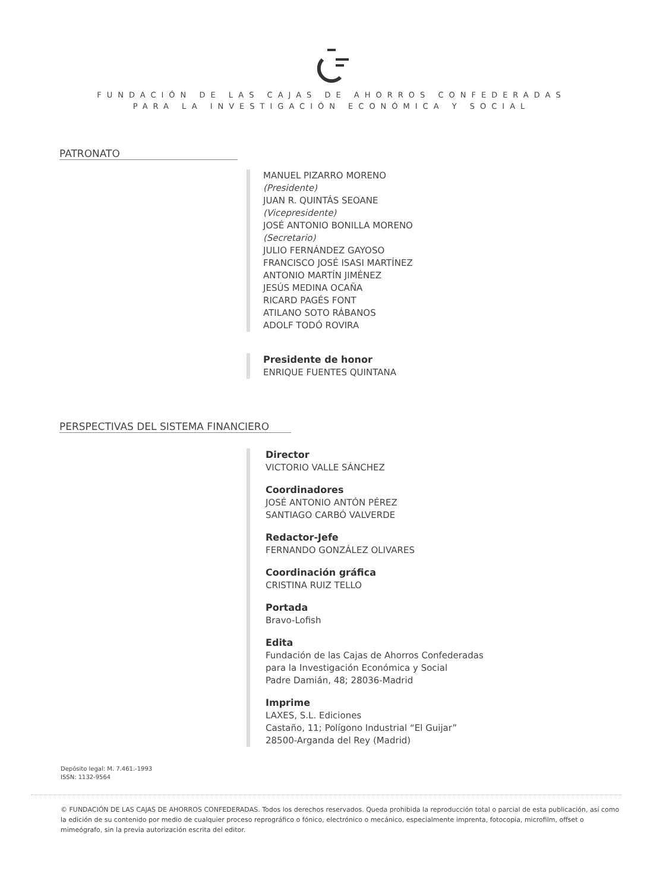FUNDACIÓN DE LAS CAJAS DE AHORROS CONFEDERADAS
PARA LA INVESTIGACIÓN ECONÓMICA Y SOCIAL
PATRONATO
MANUEL PIZARRO MORENO
(Presidente)
JUAN R. QUINTÁS SEOANE
(Vicepresidente)
JOSÉ ANTONIO BONILLA MORENO
(Secretario)
JULIO FERNÁNDEZ GAYOSO
FRANCISCO JOSÉ ISASI MARTÍNEZ
ANTONIO MARTÍN JIMÉNEZ
JESÚS MEDINA OCAÑA
RICARD PAGÉS FONT
ATILANO SOTO RÁBANOS
ADOLF TODÓ ROVIRA
Presidente de honor
ENRIQUE FUENTES QUINTANA
PERSPECTIVAS DEL SISTEMA FINANCIERO
Director
VICTORIO VALLE SÁNCHEZ
Coordinadores
JOSÉ ANTONIO ANTÓN PÉREZ
SANTIAGO CARBÓ VALVERDE
Redactor-Jefe
FERNANDO GONZÁLEZ OLIVARES
Coordinación gráfica
CRISTINA RUIZ TELLO
Portada
Bravo-Lofish
Edita
Fundación de las Cajas de Ahorros Confederadas
para la Investigación Económica y Social
Padre Damián, 48; 28036-Madrid
Imprime
LAXES, S.L. Ediciones
Castaño, 11; Polígono Industrial “El Guijar”
28500-Arganda del Rey (Madrid)
Depósito legal: M. 7.461.-1993
ISSN: 1132-9564
© FUNDACIÓN DE LAS CAJAS DE AHORROS CONFEDERADAS. Todos los derechos reservados. Queda prohibida la reproducción total o parcial de esta publicación, así como la edición de su contenido por medio de cualquier proceso reprográfico o fónico, electrónico o mecánico, especialmente imprenta, fotocopia, microfilm, offset o mimeógrafo, sin la previa autorización escrita del editor.